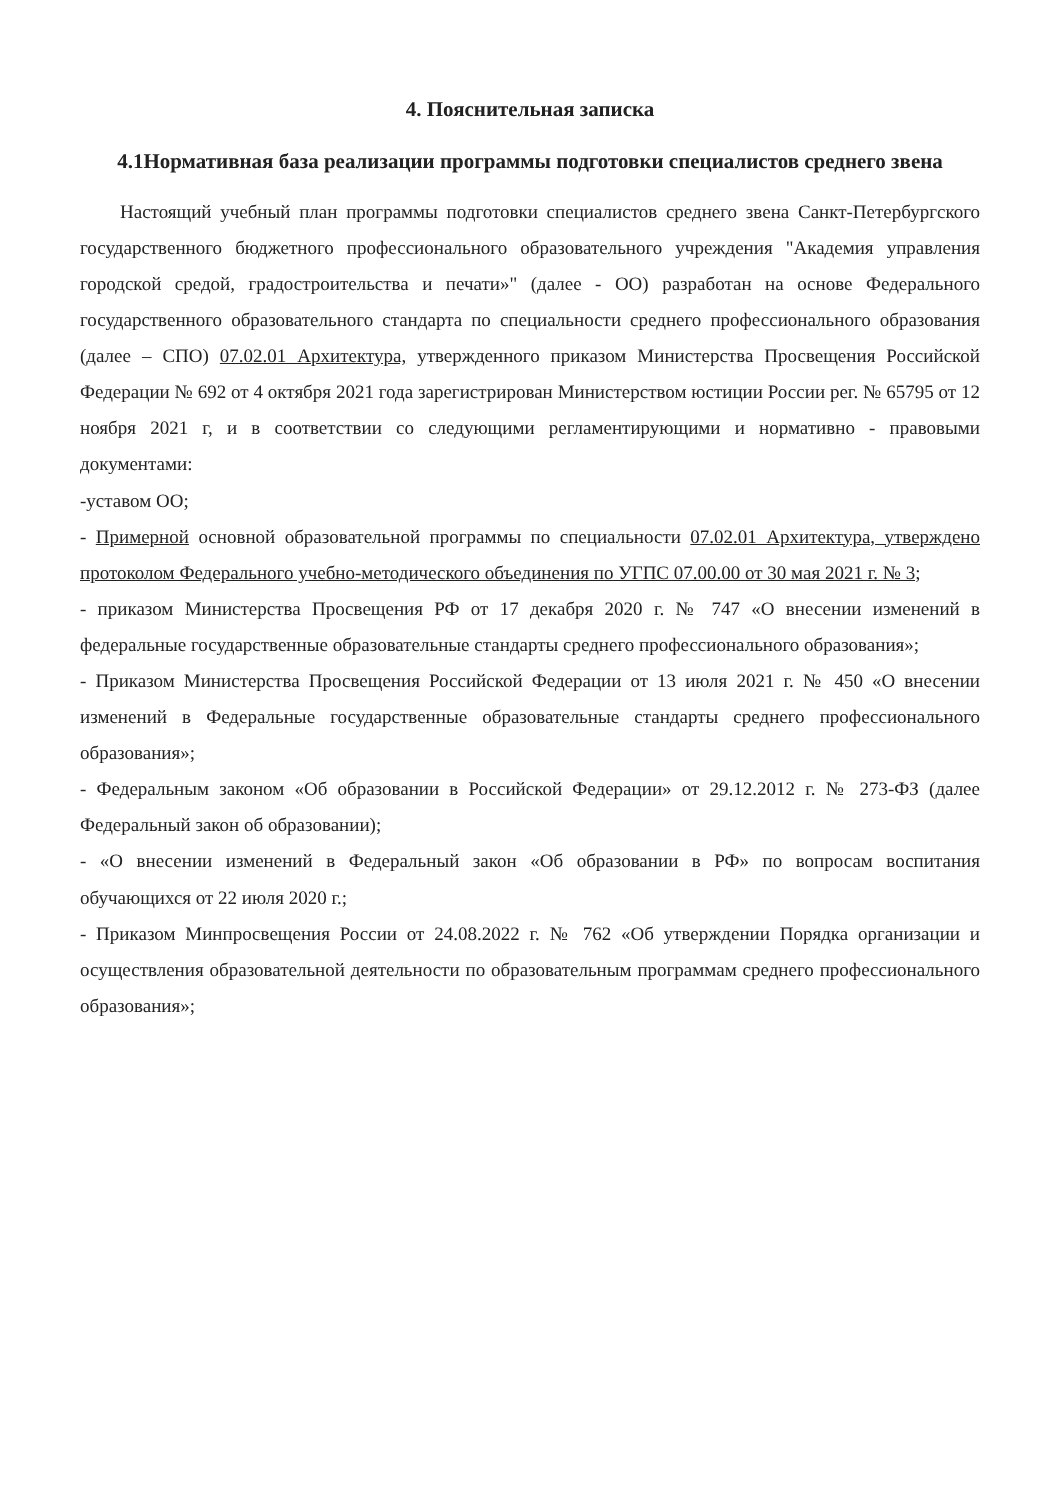4. Пояснительная записка
4.1Нормативная база реализации программы подготовки специалистов среднего звена
Настоящий учебный план программы подготовки специалистов среднего звена Санкт-Петербургского государственного бюджетного профессионального образовательного учреждения "Академия управления городской средой, градостроительства и печати»" (далее - ОО) разработан на основе Федерального государственного образовательного стандарта по специальности среднего профессионального образования (далее – СПО) 07.02.01 Архитектура, утвержденного приказом Министерства Просвещения Российской Федерации № 692 от 4 октября 2021 года зарегистрирован Министерством юстиции России рег. № 65795 от 12 ноября 2021 г, и в соответствии со следующими регламентирующими и нормативно - правовыми документами:
-уставом ОО;
- Примерной основной образовательной программы по специальности 07.02.01 Архитектура, утверждено протоколом Федерального учебно-методического объединения по УГПС 07.00.00 от 30 мая 2021 г. № 3;
- приказом Министерства Просвещения РФ от 17 декабря 2020 г. № 747 «О внесении изменений в федеральные государственные образовательные стандарты среднего профессионального образования»;
- Приказом Министерства Просвещения Российской Федерации от 13 июля 2021 г. № 450 «О внесении изменений в Федеральные государственные образовательные стандарты среднего профессионального образования»;
- Федеральным законом «Об образовании в Российской Федерации» от 29.12.2012 г. № 273-ФЗ (далее Федеральный закон об образовании);
- «О внесении изменений в Федеральный закон «Об образовании в РФ» по вопросам воспитания обучающихся от 22 июля 2020 г.;
- Приказом Минпросвещения России от 24.08.2022 г. № 762 «Об утверждении Порядка организации и осуществления образовательной деятельности по образовательным программам среднего профессионального образования»;